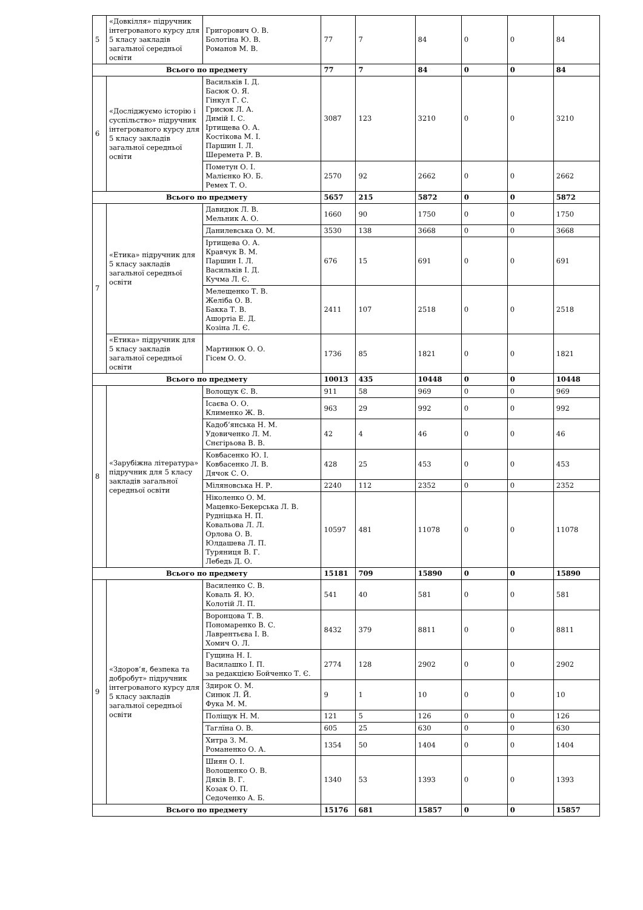| 5 | «Довкілля» підручник інтегрованого курсу для 5 класу закладів загальної середньої освіти | Григорович О. В. Болотіна Ю. В. Романов М. В. | 77 | 7 | 84 | 0 | 0 | 84 |
| Всього по предмету | | | 77 | 7 | 84 | 0 | 0 | 84 |
| 6 | «Досліджуємо історію і суспільство» підручник інтегрованого курсу для 5 класу закладів загальної середньої освіти | Васильків І. Д. Басюк О. Я. Гінкул Г. С. Грисюк Л. А. Димій І. С. Іртищева О. А. Костікова М. І. Паршин І. Л. Шеремета Р. В. | 3087 | 123 | 3210 | 0 | 0 | 3210 |
| | | Пометун О. І. Малієнко Ю. Б. Ремех Т. О. | 2570 | 92 | 2662 | 0 | 0 | 2662 |
| Всього по предмету | | | 5657 | 215 | 5872 | 0 | 0 | 5872 |
| 7 | «Етика» підручник для 5 класу закладів загальної середньої освіти | Давидюк Л. В. Мельник А. О. | 1660 | 90 | 1750 | 0 | 0 | 1750 |
| | | Данилевська О. М. | 3530 | 138 | 3668 | 0 | 0 | 3668 |
| | | Іртищева О. А. Кравчук В. М. Паршин І. Л. Васильків І. Д. Кучма Л. Є. | 676 | 15 | 691 | 0 | 0 | 691 |
| | | Мелещенко Т. В. Желіба О. В. Бакка Т. В. Ашортіа Е. Д. Козіна Л. Є. | 2411 | 107 | 2518 | 0 | 0 | 2518 |
| | «Етика» підручник для 5 класу закладів загальної середньої освіти | Мартинюк О. О. Гісем О. О. | 1736 | 85 | 1821 | 0 | 0 | 1821 |
| Всього по предмету | | | 10013 | 435 | 10448 | 0 | 0 | 10448 |
| 8 | «Зарубіжна література» підручник для 5 класу закладів загальної середньої освіти | Волощук Є. В. | 911 | 58 | 969 | 0 | 0 | 969 |
| | | Ісаєва О. О. Клименко Ж. В. | 963 | 29 | 992 | 0 | 0 | 992 |
| | | Кадоб’янська Н. М. Удовиченко Л. М. Снєгірьова В. В. | 42 | 4 | 46 | 0 | 0 | 46 |
| | | Ковбасенко Ю. І. Ковбасенко Л. В. Дячок С. О. | 428 | 25 | 453 | 0 | 0 | 453 |
| | | Міляновська Н. Р. | 2240 | 112 | 2352 | 0 | 0 | 2352 |
| | | Ніколенко О. М. Мацевко-Бекерська Л. В. Рудніцька Н. П. Ковальова Л. Л. Орлова О. В. Юлдашева Л. П. Туряниця В. Г. Лебедь Д. О. | 10597 | 481 | 11078 | 0 | 0 | 11078 |
| Всього по предмету | | | 15181 | 709 | 15890 | 0 | 0 | 15890 |
| 9 | «Здоров’я, безпека та добробут» підручник інтегрованого курсу для 5 класу закладів загальної середньої освіти | Василенко С. В. Коваль Я. Ю. Колотій Л. П. | 541 | 40 | 581 | 0 | 0 | 581 |
| | | Воронцова Т. В. Пономаренко В. С. Лаврентьєва І. В. Хомич О. Л. | 8432 | 379 | 8811 | 0 | 0 | 8811 |
| | | Гущина Н. І. Василашко І. П. за редакцією Бойченко Т. Є. | 2774 | 128 | 2902 | 0 | 0 | 2902 |
| | | Здирок О. М. Синюк Л. Й. Фука М. М. | 9 | 1 | 10 | 0 | 0 | 10 |
| | | Поліщук Н. М. | 121 | 5 | 126 | 0 | 0 | 126 |
| | | Таглїна О. В. | 605 | 25 | 630 | 0 | 0 | 630 |
| | | Хитра З. М. Романенко О. А. | 1354 | 50 | 1404 | 0 | 0 | 1404 |
| | | Шиян О. І. Волощенко О. В. Дяків В. Г. Козак О. П. Седоченко А. Б. | 1340 | 53 | 1393 | 0 | 0 | 1393 |
| Всього по предмету | | | 15176 | 681 | 15857 | 0 | 0 | 15857 |